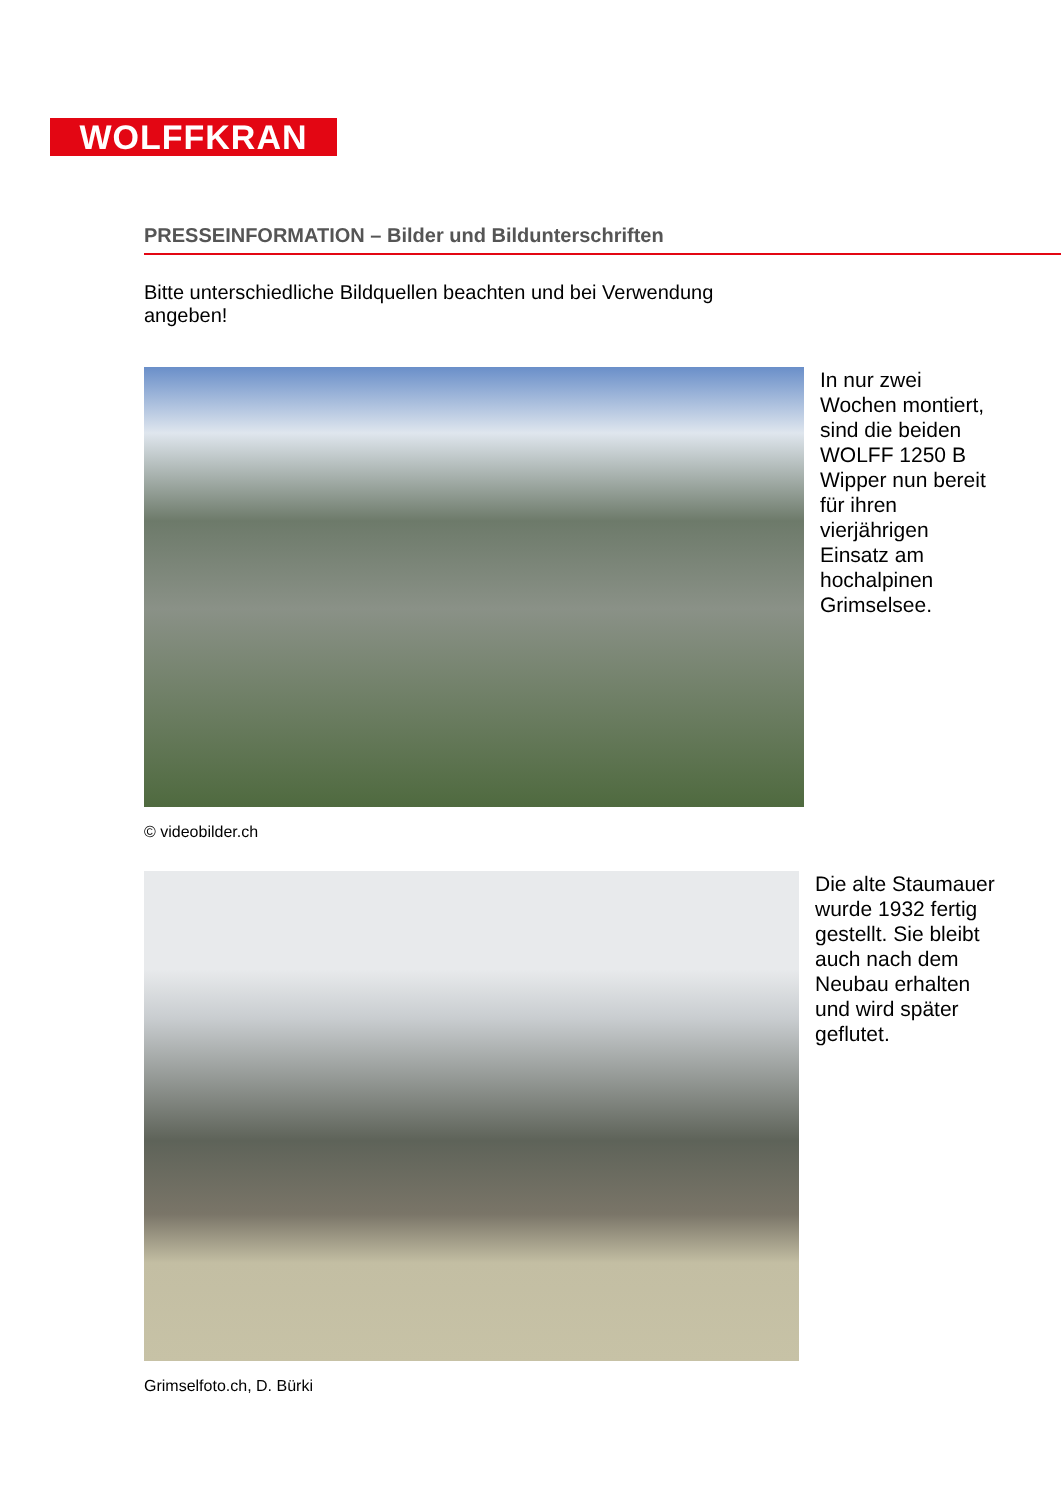WOLFFKRAN
PRESSEINFORMATION – Bilder und Bildunterschriften
Bitte unterschiedliche Bildquellen beachten und bei Verwendung angeben!
In nur zwei Wochen montiert, sind die beiden WOLFF 1250 B Wipper nun bereit für ihren vierjährigen Einsatz am hochalpinen Grimselsee.
© videobilder.ch
Die alte Staumauer wurde 1932 fertig gestellt. Sie bleibt auch nach dem Neubau erhalten und wird später geflutet.
Grimselfoto.ch, D. Bürki